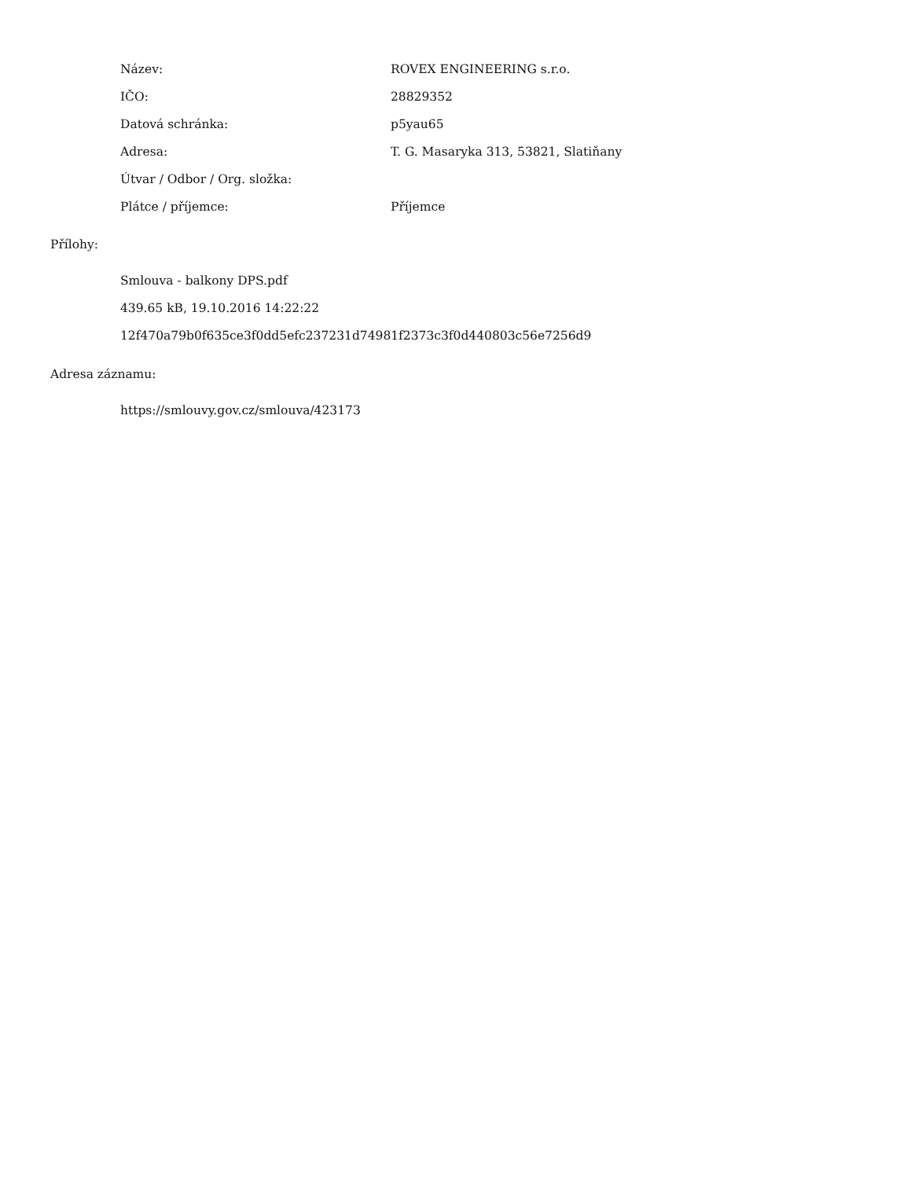| Název: | ROVEX ENGINEERING s.r.o. |
| IČO: | 28829352 |
| Datová schránka: | p5yau65 |
| Adresa: | T. G. Masaryka 313, 53821, Slatiňany |
| Útvar / Odbor / Org. složka: | |
| Plátce / příjemce: | Příjemce |
Přílohy:
Smlouva - balkony DPS.pdf
439.65 kB, 19.10.2016 14:22:22
12f470a79b0f635ce3f0dd5efc237231d74981f2373c3f0d440803c56e7256d9
Adresa záznamu:
https://smlouvy.gov.cz/smlouva/423173